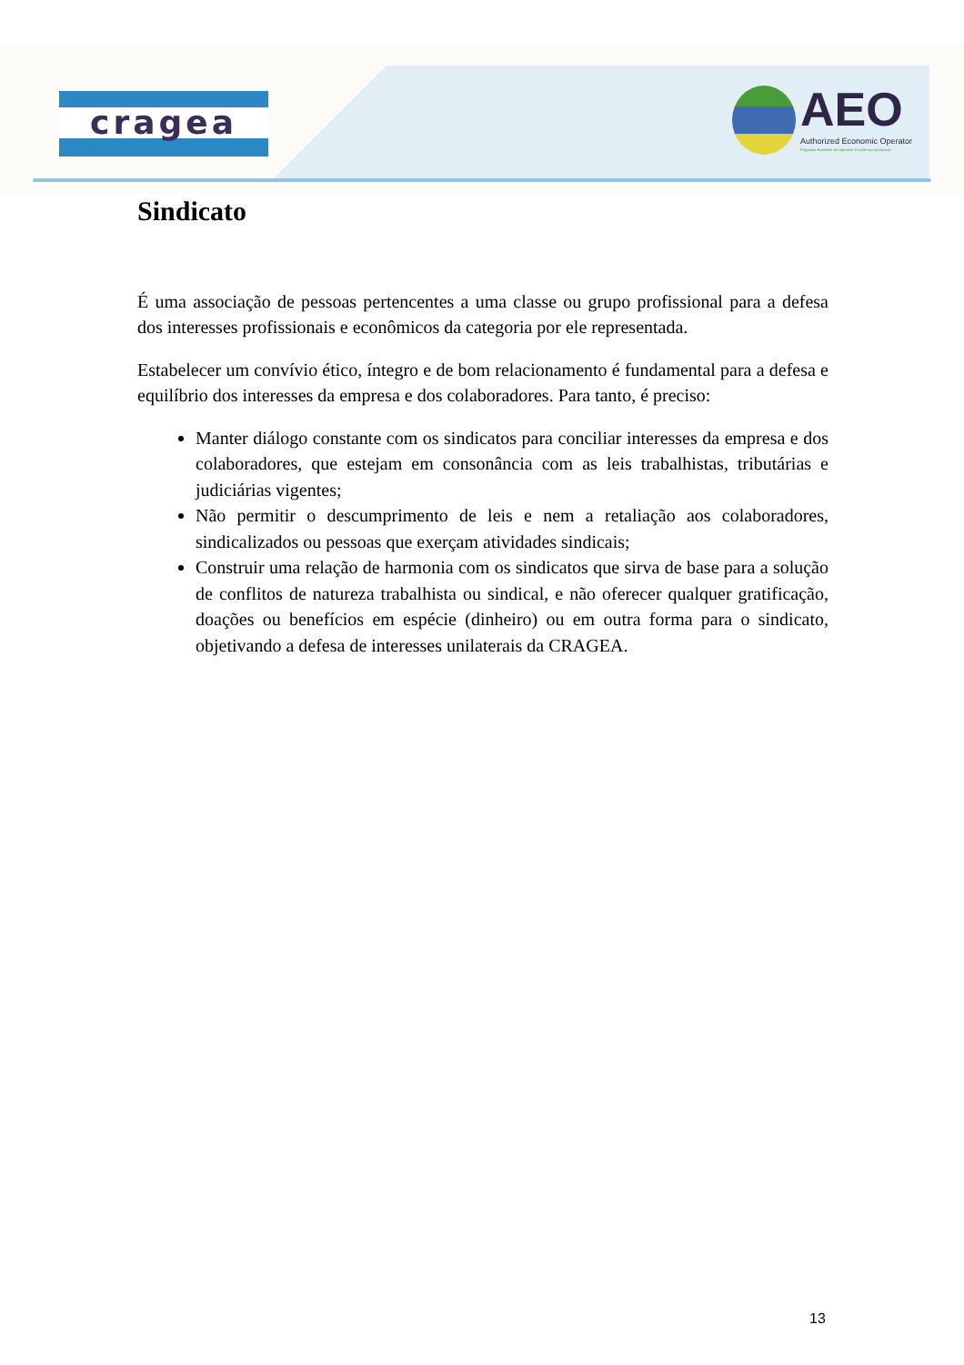cragea
AEO
Authorized Economic Operator
Programa Brasileiro de Operador Econômico Autorizado
Sindicato
É uma associação de pessoas pertencentes a uma classe ou grupo profissional para a defesa dos interesses profissionais e econômicos da categoria por ele representada.
Estabelecer um convívio ético, íntegro e de bom relacionamento é fundamental para a defesa e equilíbrio dos interesses da empresa e dos colaboradores. Para tanto, é preciso:
Manter diálogo constante com os sindicatos para conciliar interesses da empresa e dos colaboradores, que estejam em consonância com as leis trabalhistas, tributárias e judiciárias vigentes;
Não permitir o descumprimento de leis e nem a retaliação aos colaboradores, sindicalizados ou pessoas que exerçam atividades sindicais;
Construir uma relação de harmonia com os sindicatos que sirva de base para a solução de conflitos de natureza trabalhista ou sindical, e não oferecer qualquer gratificação, doações ou benefícios em espécie (dinheiro) ou em outra forma para o sindicato, objetivando a defesa de interesses unilaterais da CRAGEA.
13